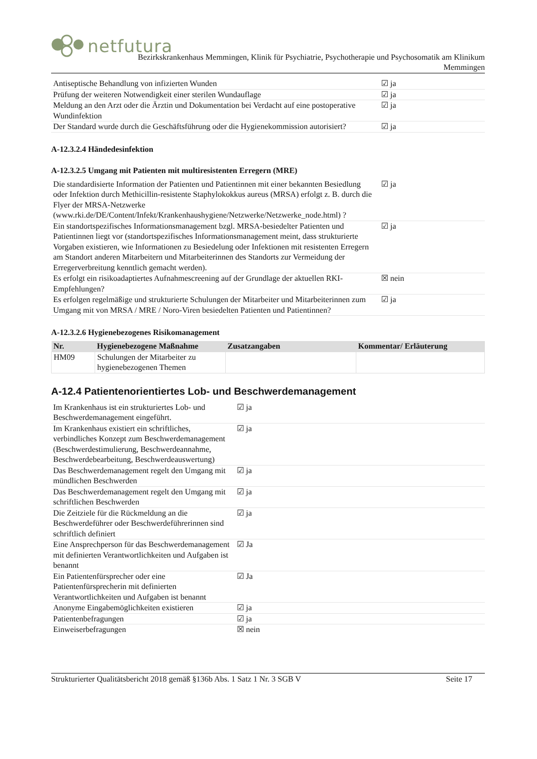netfutura
Bezirkskrankenhaus Memmingen, Klinik für Psychiatrie, Psychotherapie und Psychosomatik am Klinikum
Memmingen
| Antiseptische Behandlung von infizierten Wunden | ☑ ja |
| Prüfung der weiteren Notwendigkeit einer sterilen Wundauflage | ☑ ja |
| Meldung an den Arzt oder die Ärztin und Dokumentation bei Verdacht auf eine postoperative Wundinfektion | ☑ ja |
| Der Standard wurde durch die Geschäftsführung oder die Hygienekommission autorisiert? | ☑ ja |
A-12.3.2.4 Händedesinfektion
A-12.3.2.5 Umgang mit Patienten mit multiresistenten Erregern (MRE)
| Die standardisierte Information der Patienten und Patientinnen mit einer bekannten Besiedlung oder Infektion durch Methicillin-resistente Staphylokokkus aureus (MRSA) erfolgt z. B. durch die Flyer der MRSA-Netzwerke (www.rki.de/DE/Content/Infekt/Krankenhaushygiene/Netzwerke/Netzwerke_node.html) ? | ☑ ja |
| Ein standortspezifisches Informationsmanagement bzgl. MRSA-besiedelter Patienten und Patientinnen liegt vor (standortspezifisches Informationsmanagement meint, dass strukturierte Vorgaben existieren, wie Informationen zu Besiedelung oder Infektionen mit resistenten Erregern am Standort anderen Mitarbeitern und Mitarbeiterinnen des Standorts zur Vermeidung der Erregerverbreitung kenntlich gemacht werden). | ☑ ja |
| Es erfolgt ein risikoadaptiertes Aufnahmescreening auf der Grundlage der aktuellen RKI-Empfehlungen? | ☒ nein |
| Es erfolgen regelmäßige und strukturierte Schulungen der Mitarbeiter und Mitarbeiterinnen zum Umgang mit von MRSA / MRE / Noro-Viren besiedelten Patienten und Patientinnen? | ☑ ja |
A-12.3.2.6 Hygienebezogenes Risikomanagement
| Nr. | Hygienebezogene Maßnahme | Zusatzangaben | Kommentar/ Erläuterung |
| --- | --- | --- | --- |
| HM09 | Schulungen der Mitarbeiter zu hygienebezogenen Themen | | |
A-12.4 Patientenorientiertes Lob- und Beschwerdemanagement
| Im Krankenhaus ist ein strukturiertes Lob- und Beschwerdemanagement eingeführt. | ☑ ja |
| Im Krankenhaus existiert ein schriftliches, verbindliches Konzept zum Beschwerdemanagement (Beschwerdestimulierung, Beschwerdeannahme, Beschwerdebearbeitung, Beschwerdeauswertung) | ☑ ja |
| Das Beschwerdemanagement regelt den Umgang mit mündlichen Beschwerden | ☑ ja |
| Das Beschwerdemanagement regelt den Umgang mit schriftlichen Beschwerden | ☑ ja |
| Die Zeitziele für die Rückmeldung an die Beschwerdeführer oder Beschwerdeführerinnen sind schriftlich definiert | ☑ ja |
| Eine Ansprechperson für das Beschwerdemanagement mit definierten Verantwortlichkeiten und Aufgaben ist benannt | ☑ Ja |
| Ein Patientenfürsprecher oder eine Patientenfürsprecherin mit definierten Verantwortlichkeiten und Aufgaben ist benannt | ☑ Ja |
| Anonyme Eingabemöglichkeiten existieren | ☑ ja |
| Patientenbefragungen | ☑ ja |
| Einweiserbefragungen | ☒ nein |
Strukturierter Qualitätsbericht 2018 gemäß §136b Abs. 1 Satz 1 Nr. 3 SGB V Seite 17